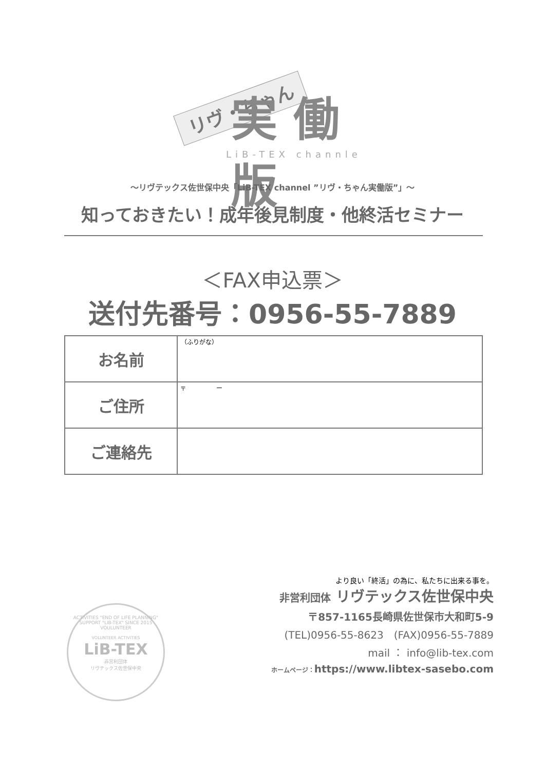リヴ・ちゃん 実 働版
LiB-TEX channle
～リヴテックス佐世保中央「LiB-TEX channel ”リヴ・ちゃん実働版”」～
知っておきたい！成年後見制度・他終活セミナー
＜FAX申込票＞
送付先番号：0956-55-7889
| お名前 | （ふりがな） |
| ご住所 | 〒 ー |
| ご連絡先 | |
ACTIVITIES "END OF LIFE PLANNING" SUPPORT "LIB-TEX" SINCE 2015 VOULUNTEER
VOLUNTEER ACTIVITIES
LiB-TEX
非営利団体
リヴテックス佐世保中央
より良い「終活」の為に、私たちに出来る事を。
非営利団体 リヴテックス佐世保中央
〒857-1165長崎県佐世保市大和町5-9
(TEL)0956-55-8623　(FAX)0956-55-7889
mail ： info@lib-tex.com
ホームページ：https://www.libtex-sasebo.com